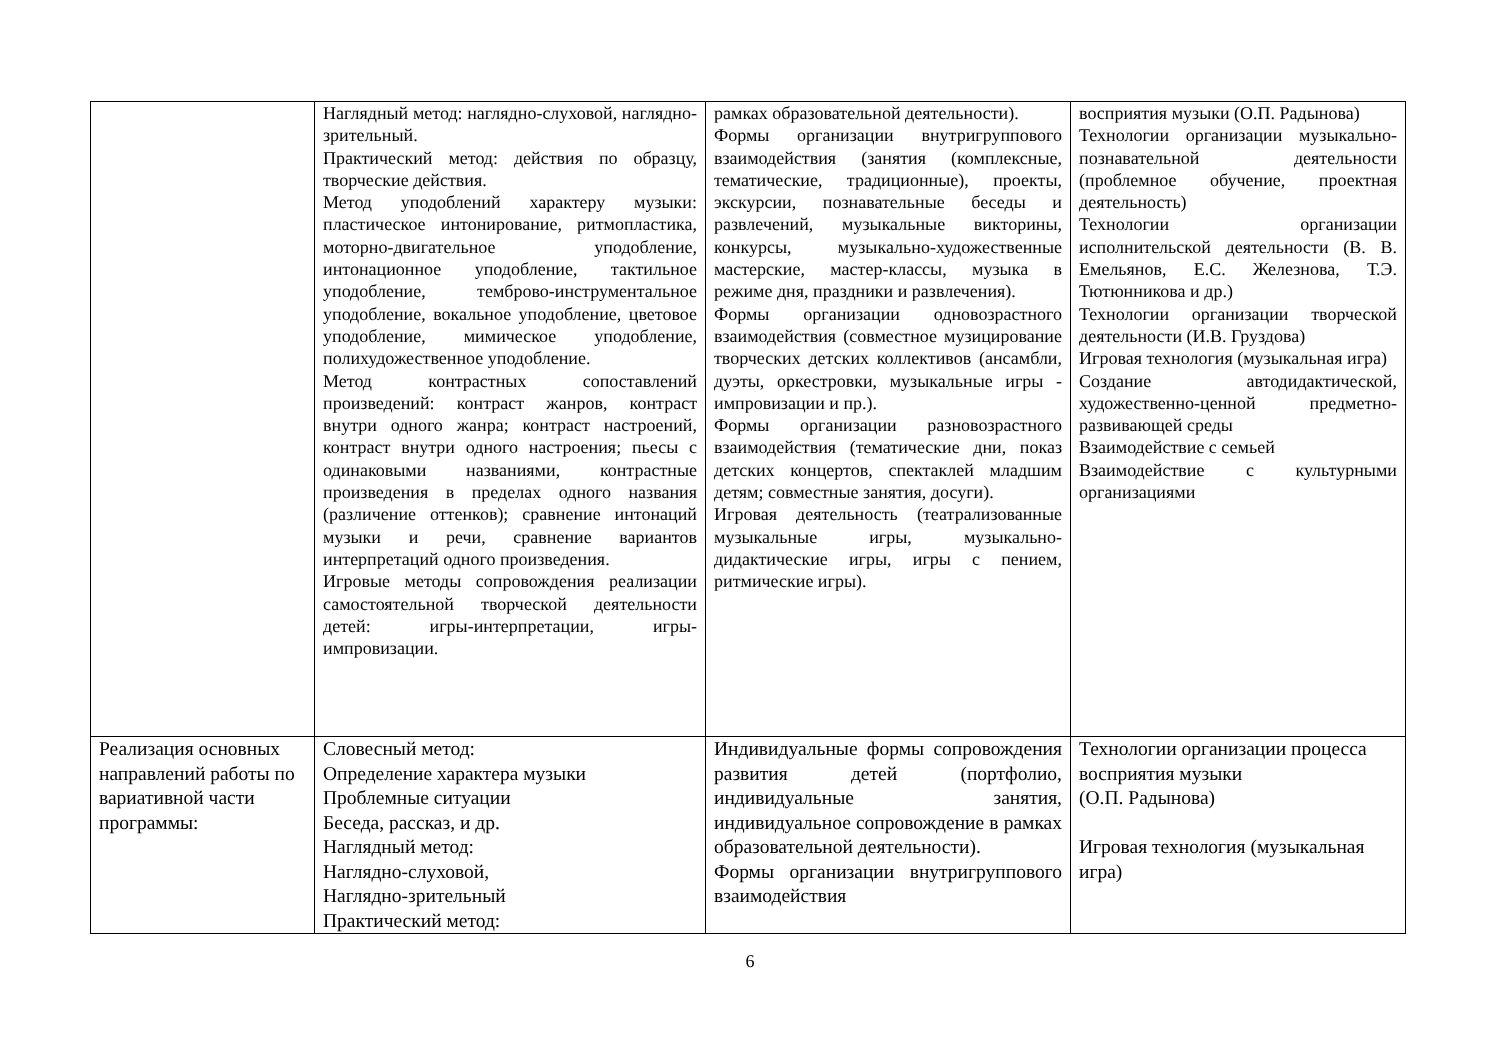| | Наглядный метод: наглядно-слуховой, наглядно-зрительный. Практический метод: действия по образцу, творческие действия. Метод уподоблений характеру музыки: пластическое интонирование, ритмопластика, моторно-двигательное уподобление, интонационное уподобление, тактильное уподобление, темброво-инструментальное уподобление, вокальное уподобление, цветовое уподобление, мимическое уподобление, полихудожественное уподобление. Метод контрастных сопоставлений произведений: контраст жанров, контраст внутри одного жанра; контраст настроений, контраст внутри одного настроения; пьесы с одинаковыми названиями, контрастные произведения в пределах одного названия (различение оттенков); сравнение интонаций музыки и речи, сравнение вариантов интерпретаций одного произведения. Игровые методы сопровождения реализации самостоятельной творческой деятельности детей: игры-интерпретации, игры-импровизации. | рамках образовательной деятельности). Формы организации внутригруппового взаимодействия (занятия (комплексные, тематические, традиционные), проекты, экскурсии, познавательные беседы и развлечений, музыкальные викторины, конкурсы, музыкально-художественные мастерские, мастер-классы, музыка в режиме дня, праздники и развлечения). Формы организации одновозрастного взаимодействия (совместное музицирование творческих детских коллективов (ансамбли, дуэты, оркестровки, музыкальные игры - импровизации и пр.). Формы организации разновозрастного взаимодействия (тематические дни, показ детских концертов, спектаклей младшим детям; совместные занятия, досуги). Игровая деятельность (театрализованные музыкальные игры, музыкально-дидактические игры, игры с пением, ритмические игры). | восприятия музыки (О.П. Радынова) Технологии организации музыкально-познавательной деятельности (проблемное обучение, проектная деятельность) Технологии организации исполнительской деятельности (В. В. Емельянов, Е.С. Железнова, Т.Э. Тютюнникова и др.) Технологии организации творческой деятельности (И.В. Груздова) Игровая технология (музыкальная игра) Создание автодидактической, художественно-ценной предметно-развивающей среды Взаимодействие с семьей Взаимодействие с культурными организациями |
| Реализация основных направлений работы по вариативной части программы: | Словесный метод: Определение характера музыки Проблемные ситуации Беседа, рассказ, и др. Наглядный метод: Наглядно-слуховой, Наглядно-зрительный Практический метод: | Индивидуальные формы сопровождения развития детей (портфолио, индивидуальные занятия, индивидуальное сопровождение в рамках образовательной деятельности). Формы организации внутригруппового взаимодействия | Технологии организации процесса восприятия музыки (О.П. Радынова) Игровая технология (музыкальная игра) |
6